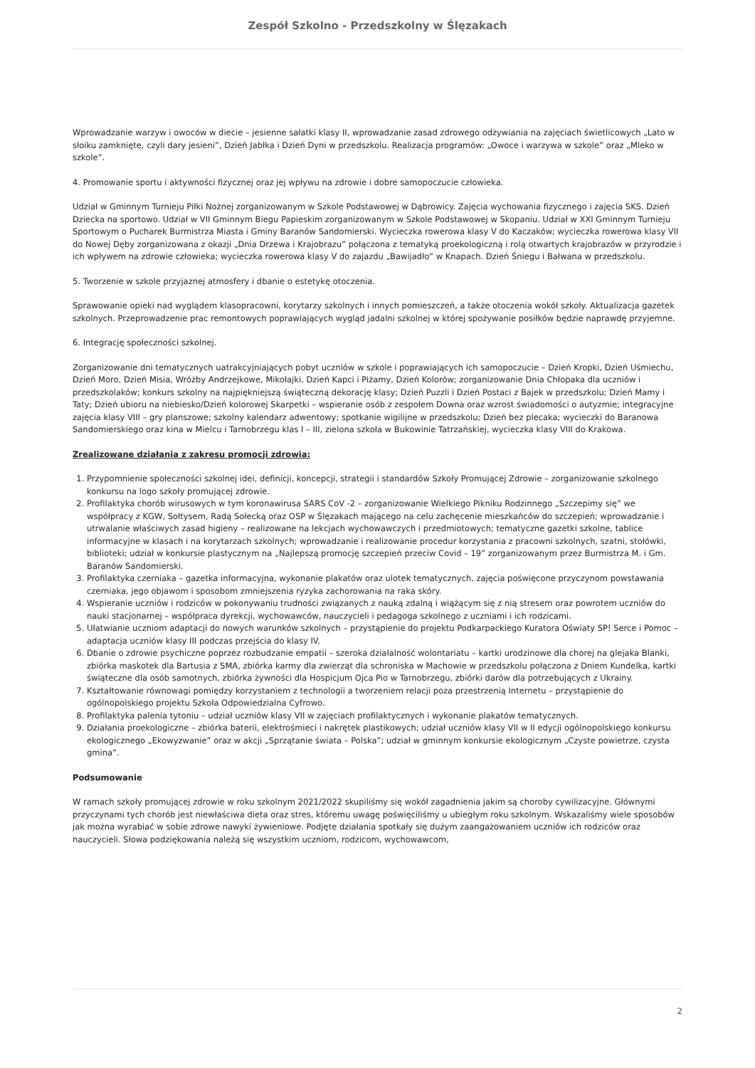Zespół Szkolno - Przedszkolny w Ślęzakach
Wprowadzanie warzyw i owoców w diecie – jesienne sałatki klasy II, wprowadzanie zasad zdrowego odżywiania na zajęciach świetlicowych „Lato w słoiku zamknięte, czyli dary jesieni”, Dzień Jabłka i Dzień Dyni w przedszkolu. Realizacja programów: „Owoce i warzywa w szkole” oraz „Mleko w szkole”.
4. Promowanie sportu i aktywności fizycznej oraz jej wpływu na zdrowie i dobre samopoczucie człowieka.
Udział w Gminnym Turnieju Piłki Nożnej zorganizowanym w Szkole Podstawowej w Dąbrowicy. Zajęcia wychowania fizycznego i zajęcia SKS. Dzień Dziecka na sportowo. Udział w VII Gminnym Biegu Papieskim zorganizowanym w Szkole Podstawowej w Skopaniu. Udział w XXI Gminnym Turnieju Sportowym o Pucharek Burmistrza Miasta i Gminy Baranów Sandomierski. Wycieczka rowerowa klasy V do Kaczaków; wycieczka rowerowa klasy VII do Nowej Dęby zorganizowana z okazji „Dnia Drzewa i Krajobrazu” połączona z tematyką proekologiczną i rolą otwartych krajobrazów w przyrodzie i ich wpływem na zdrowie człowieka; wycieczka rowerowa klasy V do zajazdu „Bawijadło” w Knapach. Dzień Śniegu i Bałwana w przedszkolu.
5. Tworzenie w szkole przyjaznej atmosfery i dbanie o estetykę otoczenia.
Sprawowanie opieki nad wyglądem klasopracowni, korytarzy szkolnych i innych pomieszczeń, a także otoczenia wokół szkoły. Aktualizacja gazetek szkolnych. Przeprowadzenie prac remontowych poprawiających wygląd jadalni szkolnej w której spożywanie posiłków będzie naprawdę przyjemne.
6. Integrację społeczności szkolnej.
Zorganizowanie dni tematycznych uatrakcyjniających pobyt uczniów w szkole i poprawiających ich samopoczucie – Dzień Kropki, Dzień Uśmiechu, Dzień Moro, Dzień Misia, Wróżby Andrzejkowe, Mikołajki, Dzień Kapci i Piżamy, Dzień Kolorów; zorganizowanie Dnia Chłopaka dla uczniów i przedszkolaków; konkurs szkolny na najpiękniejszą świąteczną dekorację klasy; Dzień Puzzli i Dzień Postaci z Bajek w przedszkolu; Dzień Mamy i Taty; Dzień ubioru na niebiesko/Dzień kolorowej Skarpetki – wspieranie osób z zespołem Downa oraz wzrost świadomości o autyzmie; integracyjne zajęcia klasy VIII – gry planszowe; szkolny kalendarz adwentowy; spotkanie wigilijne w przedszkolu; Dzień bez plecaka; wycieczki do Baranowa Sandomierskiego oraz kina w Mielcu i Tarnobrzegu klas I – III, zielona szkoła w Bukowinie Tatrzańskiej, wycieczka klasy VIII do Krakowa.
Zrealizowane działania z zakresu promocji zdrowia:
1. Przypomnienie społeczności szkolnej idei, definicji, koncepcji, strategii i standardów Szkoły Promującej Zdrowie – zorganizowanie szkolnego konkursu na logo szkoły promującej zdrowie.
2. Profilaktyka chorób wirusowych w tym koronawirusa SARS CoV -2 – zorganizowanie Wielkiego Pikniku Rodzinnego „Szczepimy się” we współpracy z KGW, Sołtysem, Radą Sołecką oraz OSP w Ślęzakach mającego na celu zachęcenie mieszkańców do szczepień; wprowadzanie i utrwalanie właściwych zasad higieny – realizowane na lekcjach wychowawczych i przedmiotowych; tematyczne gazetki szkolne, tablice informacyjne w klasach i na korytarzach szkolnych; wprowadzanie i realizowanie procedur korzystania z pracowni szkolnych, szatni, stołówki, biblioteki; udział w konkursie plastycznym na „Najlepszą promocję szczepień przeciw Covid – 19” zorganizowanym przez Burmistrza M. i Gm. Baranów Sandomierski.
3. Profilaktyka czerniaka – gazetka informacyjna, wykonanie plakatów oraz ulotek tematycznych, zajęcia poświęcone przyczynom powstawania czerniaka, jego objawom i sposobom zmniejszenia ryzyka zachorowania na raka skóry.
4. Wspieranie uczniów i rodziców w pokonywaniu trudności związanych z nauką zdalną i wiążącym się z nią stresem oraz powrotem uczniów do nauki stacjonarnej – współpraca dyrekcji, wychowawców, nauczycieli i pedagoga szkolnego z uczniami i ich rodzicami.
5. Ułatwianie uczniom adaptacji do nowych warunków szkolnych – przystąpienie do projektu Podkarpackiego Kuratora Oświaty SP! Serce i Pomoc – adaptacja uczniów klasy III podczas przejścia do klasy IV.
6. Dbanie o zdrowie psychiczne poprzez rozbudzanie empatii – szeroka działalność wolontariatu – kartki urodzinowe dla chorej na glejaka Blanki, zbiórka maskotek dla Bartusia z SMA, zbiórka karmy dla zwierząt dla schroniska w Machowie w przedszkolu połączona z Dniem Kundelka, kartki świąteczne dla osób samotnych, zbiórka żywności dla Hospicjum Ojca Pio w Tarnobrzegu, zbiórki darów dla potrzebujących z Ukrainy.
7. Kształtowanie równowagi pomiędzy korzystaniem z technologii a tworzeniem relacji poza przestrzenią Internetu – przystąpienie do ogólnopolskiego projektu Szkoła Odpowiedzialna Cyfrowo.
8. Profilaktyka palenia tytoniu – udział uczniów klasy VII w zajęciach profilaktycznych i wykonanie plakatów tematycznych.
9. Działania proekologiczne – zbiórka baterii, elektrośmieci i nakrętek plastikowych; udział uczniów klasy VII w II edycji ogólnopolskiego konkursu ekologicznego „Ekowyzwanie” oraz w akcji „Sprzątanie świata – Polska”; udział w gminnym konkursie ekologicznym „Czyste powietrze, czysta gmina”.
Podsumowanie
W ramach szkoły promującej zdrowie w roku szkolnym 2021/2022 skupiliśmy się wokół zagadnienia jakim są choroby cywilizacyjne. Głównymi przyczynami tych chorób jest niewłaściwa dieta oraz stres, któremu uwagę poświęciliśmy u ubiegłym roku szkolnym. Wskazaliśmy wiele sposobów jak można wyrabiać w sobie zdrowe nawyki żywieniowe. Podjęte działania spotkały się dużym zaangażowaniem uczniów ich rodziców oraz nauczycieli. Słowa podziękowania należą się wszystkim uczniom, rodzicom, wychowawcom,
2